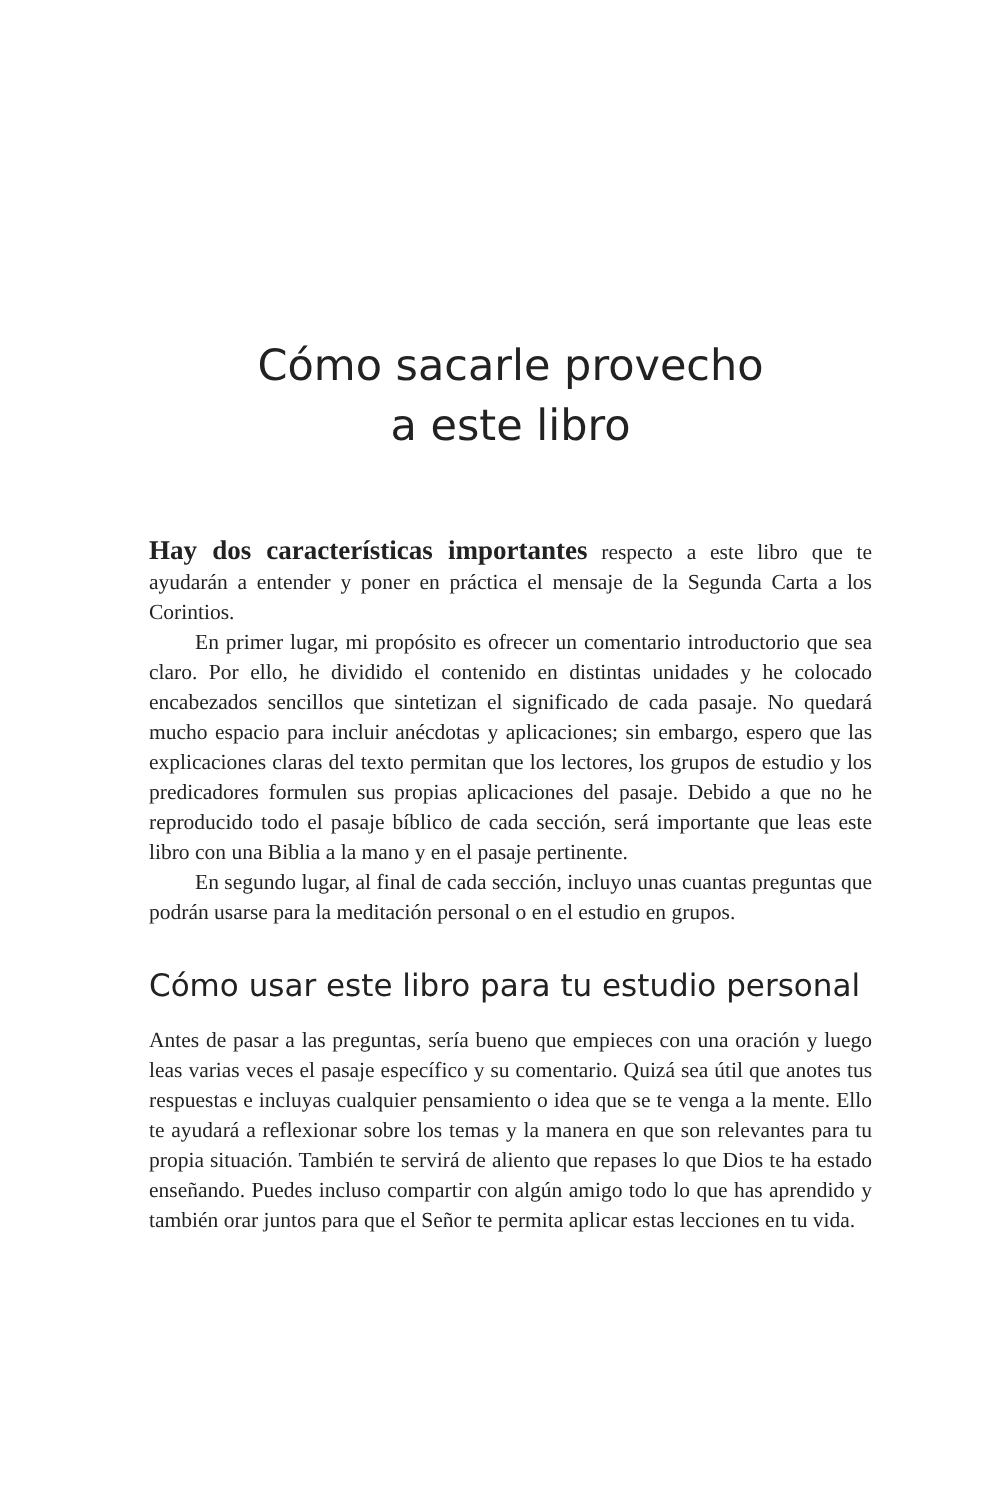Cómo sacarle provecho
a este libro
Hay dos características importantes respecto a este libro que te ayudarán a entender y poner en práctica el mensaje de la Segunda Carta a los Corintios.
En primer lugar, mi propósito es ofrecer un comentario introductorio que sea claro. Por ello, he dividido el contenido en distintas unidades y he colocado encabezados sencillos que sintetizan el significado de cada pasaje. No quedará mucho espacio para incluir anécdotas y aplicaciones; sin embargo, espero que las explicaciones claras del texto permitan que los lectores, los grupos de estudio y los predicadores formulen sus propias aplicaciones del pasaje. Debido a que no he reproducido todo el pasaje bíblico de cada sección, será importante que leas este libro con una Biblia a la mano y en el pasaje pertinente.
En segundo lugar, al final de cada sección, incluyo unas cuantas preguntas que podrán usarse para la meditación personal o en el estudio en grupos.
Cómo usar este libro para tu estudio personal
Antes de pasar a las preguntas, sería bueno que empieces con una oración y luego leas varias veces el pasaje específico y su comentario. Quizá sea útil que anotes tus respuestas e incluyas cualquier pensamiento o idea que se te venga a la mente. Ello te ayudará a reflexionar sobre los temas y la manera en que son relevantes para tu propia situación. También te servirá de aliento que repases lo que Dios te ha estado enseñando. Puedes incluso compartir con algún amigo todo lo que has aprendido y también orar juntos para que el Señor te permita aplicar estas lecciones en tu vida.